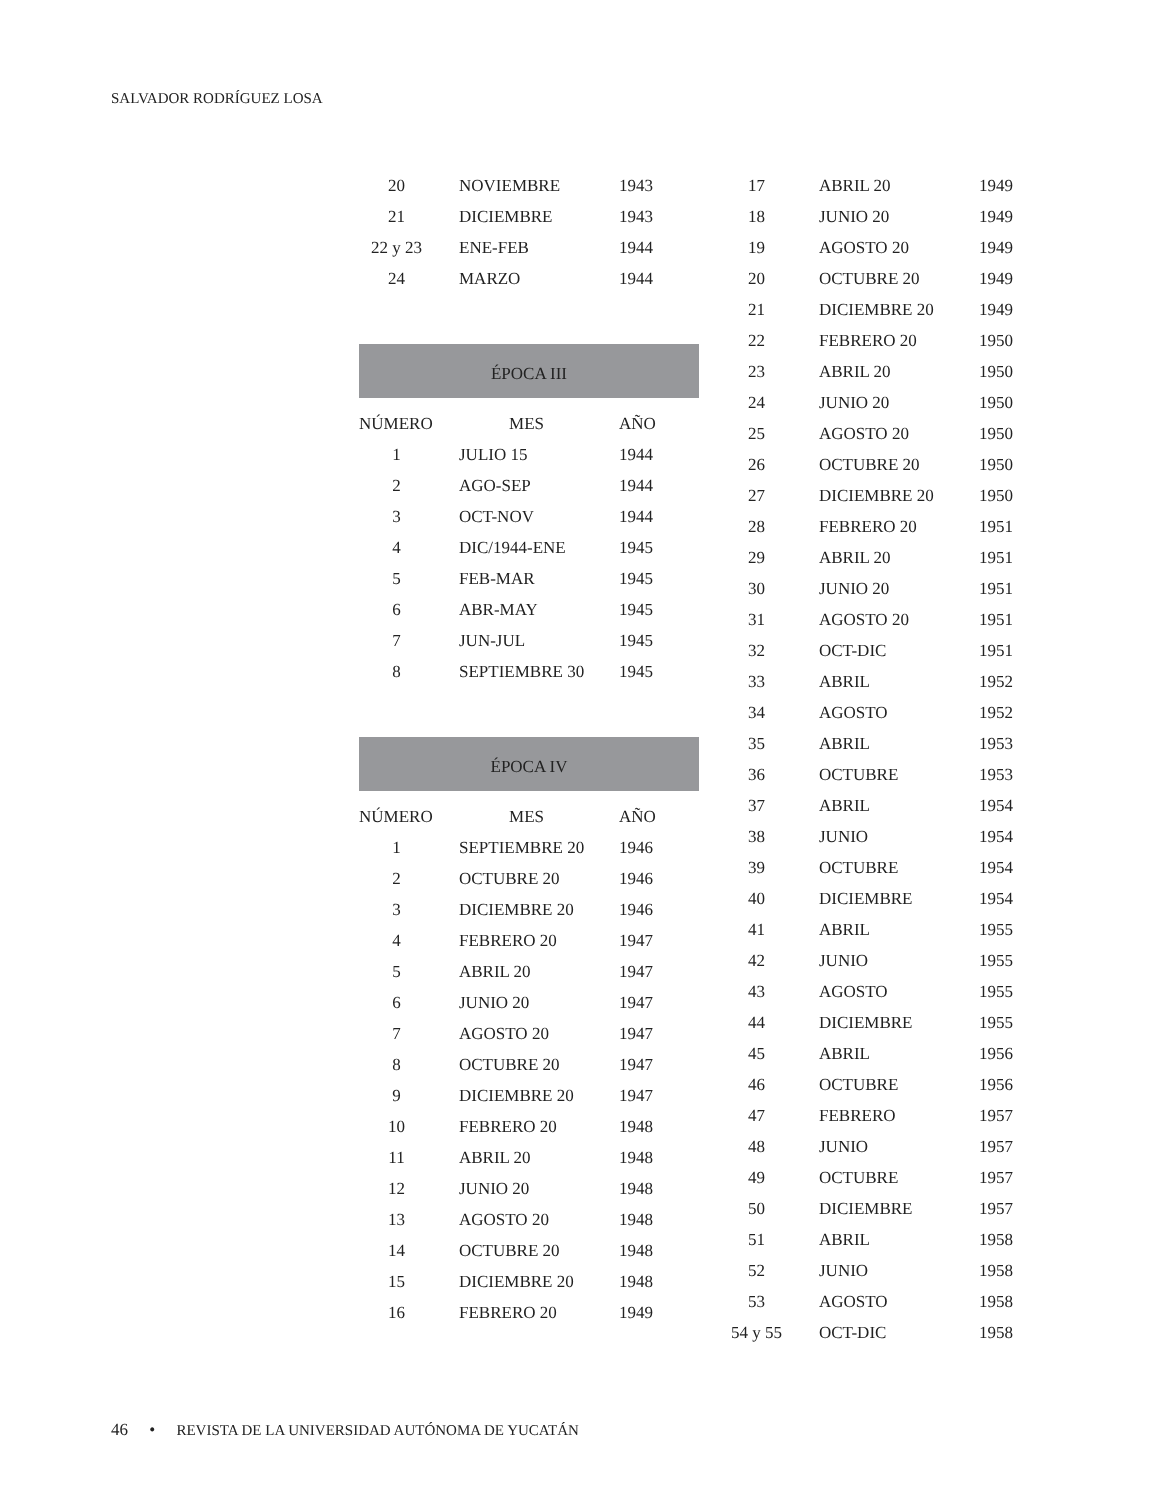SALVADOR RODRÍGUEZ LOSA
| 20 | NOVIEMBRE | 1943 |
| 21 | DICIEMBRE | 1943 |
| 22 y 23 | ENE-FEB | 1944 |
| 24 | MARZO | 1944 |
ÉPOCA III
| NÚMERO | MES | AÑO |
| --- | --- | --- |
| 1 | JULIO 15 | 1944 |
| 2 | AGO-SEP | 1944 |
| 3 | OCT-NOV | 1944 |
| 4 | DIC/1944-ENE | 1945 |
| 5 | FEB-MAR | 1945 |
| 6 | ABR-MAY | 1945 |
| 7 | JUN-JUL | 1945 |
| 8 | SEPTIEMBRE 30 | 1945 |
ÉPOCA IV
| NÚMERO | MES | AÑO |
| --- | --- | --- |
| 1 | SEPTIEMBRE 20 | 1946 |
| 2 | OCTUBRE 20 | 1946 |
| 3 | DICIEMBRE 20 | 1946 |
| 4 | FEBRERO 20 | 1947 |
| 5 | ABRIL 20 | 1947 |
| 6 | JUNIO 20 | 1947 |
| 7 | AGOSTO 20 | 1947 |
| 8 | OCTUBRE 20 | 1947 |
| 9 | DICIEMBRE 20 | 1947 |
| 10 | FEBRERO 20 | 1948 |
| 11 | ABRIL 20 | 1948 |
| 12 | JUNIO 20 | 1948 |
| 13 | AGOSTO 20 | 1948 |
| 14 | OCTUBRE 20 | 1948 |
| 15 | DICIEMBRE 20 | 1948 |
| 16 | FEBRERO 20 | 1949 |
| 17 | ABRIL 20 | 1949 |
| 18 | JUNIO 20 | 1949 |
| 19 | AGOSTO 20 | 1949 |
| 20 | OCTUBRE 20 | 1949 |
| 21 | DICIEMBRE 20 | 1949 |
| 22 | FEBRERO 20 | 1950 |
| 23 | ABRIL 20 | 1950 |
| 24 | JUNIO 20 | 1950 |
| 25 | AGOSTO 20 | 1950 |
| 26 | OCTUBRE 20 | 1950 |
| 27 | DICIEMBRE 20 | 1950 |
| 28 | FEBRERO 20 | 1951 |
| 29 | ABRIL 20 | 1951 |
| 30 | JUNIO 20 | 1951 |
| 31 | AGOSTO 20 | 1951 |
| 32 | OCT-DIC | 1951 |
| 33 | ABRIL | 1952 |
| 34 | AGOSTO | 1952 |
| 35 | ABRIL | 1953 |
| 36 | OCTUBRE | 1953 |
| 37 | ABRIL | 1954 |
| 38 | JUNIO | 1954 |
| 39 | OCTUBRE | 1954 |
| 40 | DICIEMBRE | 1954 |
| 41 | ABRIL | 1955 |
| 42 | JUNIO | 1955 |
| 43 | AGOSTO | 1955 |
| 44 | DICIEMBRE | 1955 |
| 45 | ABRIL | 1956 |
| 46 | OCTUBRE | 1956 |
| 47 | FEBRERO | 1957 |
| 48 | JUNIO | 1957 |
| 49 | OCTUBRE | 1957 |
| 50 | DICIEMBRE | 1957 |
| 51 | ABRIL | 1958 |
| 52 | JUNIO | 1958 |
| 53 | AGOSTO | 1958 |
| 54 y 55 | OCT-DIC | 1958 |
46 • REVISTA DE LA UNIVERSIDAD AUTÓNOMA DE YUCATÁN